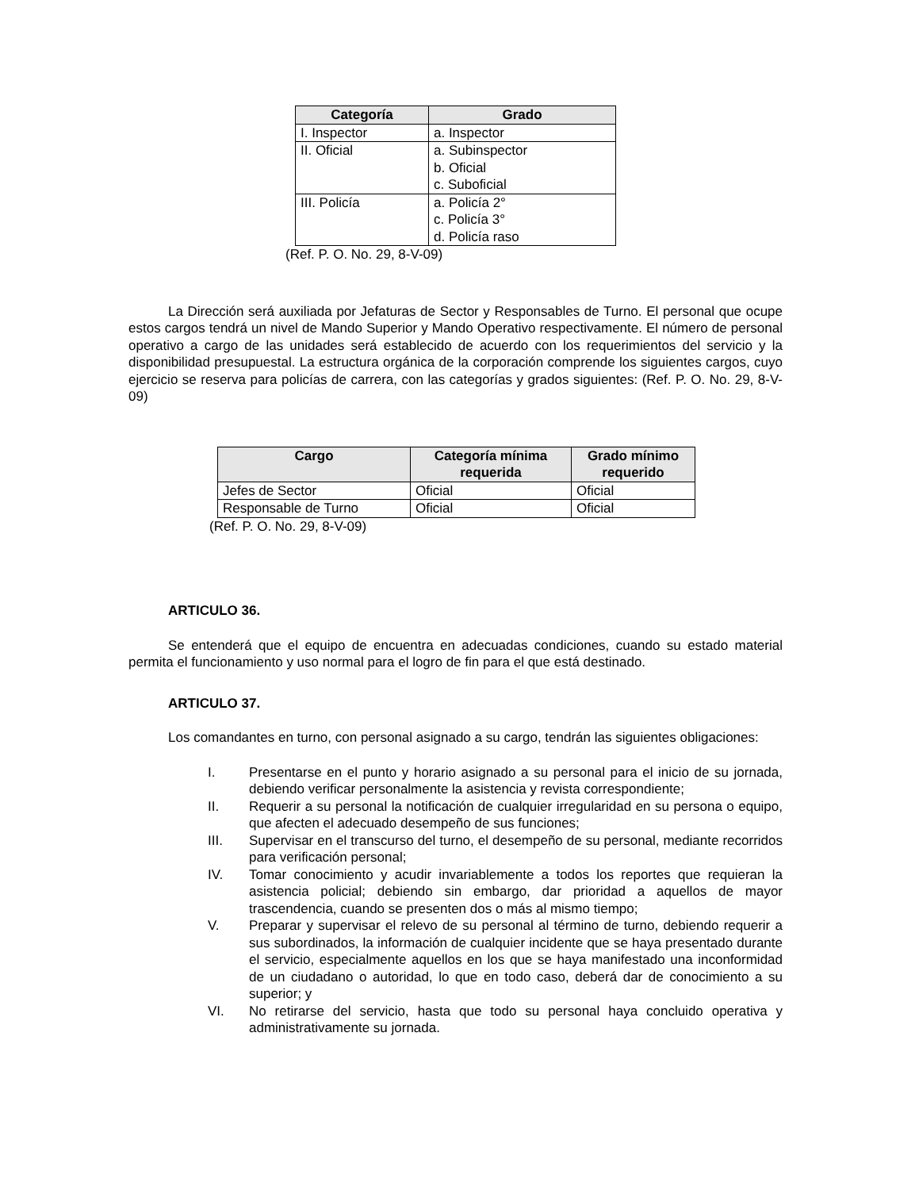| Categoría | Grado |
| --- | --- |
| I. Inspector | a. Inspector |
| II. Oficial | a. Subinspector b. Oficial c. Suboficial |
| III. Policía | a. Policía 2° c. Policía 3° d. Policía raso |
(Ref. P. O. No. 29, 8-V-09)
La Dirección será auxiliada por Jefaturas de Sector y Responsables de Turno. El personal que ocupe estos cargos tendrá un nivel de Mando Superior y Mando Operativo respectivamente. El número de personal operativo a cargo de las unidades será establecido de acuerdo con los requerimientos del servicio y la disponibilidad presupuestal. La estructura orgánica de la corporación comprende los siguientes cargos, cuyo ejercicio se reserva para policías de carrera, con las categorías y grados siguientes: (Ref. P. O. No. 29, 8-V-09)
| Cargo | Categoría mínima requerida | Grado mínimo requerido |
| --- | --- | --- |
| Jefes de Sector | Oficial | Oficial |
| Responsable de Turno | Oficial | Oficial |
(Ref. P. O. No. 29, 8-V-09)
ARTICULO 36.
Se entenderá que el equipo de encuentra en adecuadas condiciones, cuando su estado material permita el funcionamiento y uso normal para el logro de fin para el que está destinado.
ARTICULO 37.
Los comandantes en turno, con personal asignado a su cargo, tendrán las siguientes obligaciones:
I. Presentarse en el punto y horario asignado a su personal para el inicio de su jornada, debiendo verificar personalmente la asistencia y revista correspondiente;
II. Requerir a su personal la notificación de cualquier irregularidad en su persona o equipo, que afecten el adecuado desempeño de sus funciones;
III. Supervisar en el transcurso del turno, el desempeño de su personal, mediante recorridos para verificación personal;
IV. Tomar conocimiento y acudir invariablemente a todos los reportes que requieran la asistencia policial; debiendo sin embargo, dar prioridad a aquellos de mayor trascendencia, cuando se presenten dos o más al mismo tiempo;
V. Preparar y supervisar el relevo de su personal al término de turno, debiendo requerir a sus subordinados, la información de cualquier incidente que se haya presentado durante el servicio, especialmente aquellos en los que se haya manifestado una inconformidad de un ciudadano o autoridad, lo que en todo caso, deberá dar de conocimiento a su superior; y
VI. No retirarse del servicio, hasta que todo su personal haya concluido operativa y administrativamente su jornada.